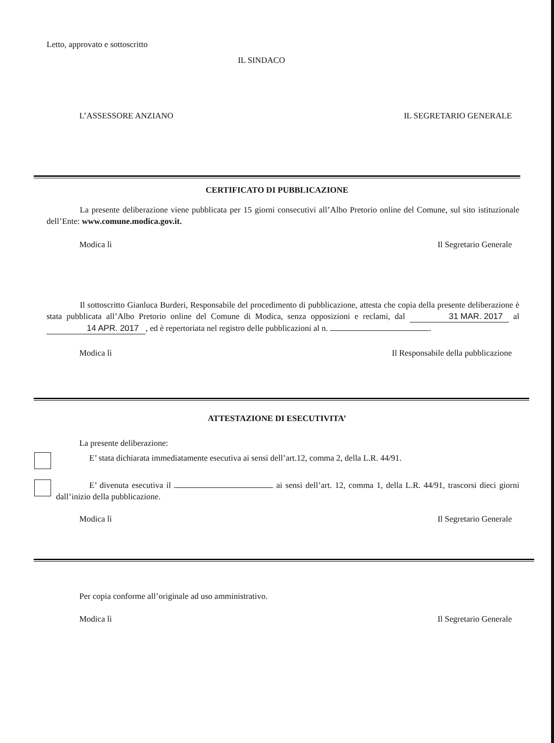Letto, approvato e sottoscritto
IL SINDACO
L’ASSESSORE ANZIANO IL SEGRETARIO GENERALE
CERTIFICATO DI PUBBLICAZIONE
La presente deliberazione viene pubblicata per 15 giorni consecutivi all’Albo Pretorio online del Comune, sul sito istituzionale dell’Ente: www.comune.modica.gov.it.
Modica lì Il Segretario Generale
Il sottoscritto Gianluca Burderi, Responsabile del procedimento di pubblicazione, attesta che copia della presente deliberazione è stata pubblicata all’Albo Pretorio online del Comune di Modica, senza opposizioni e reclami, dal 31 MAR. 2017 al 14 APR. 2017, ed è repertoriata nel registro delle pubblicazioni al n. .
Modica lì Il Responsabile della pubblicazione
ATTESTAZIONE DI ESECUTIVITA’
La presente deliberazione:
E’ stata dichiarata immediatamente esecutiva ai sensi dell’art.12, comma 2, della L.R. 44/91.
E’ divenuta esecutiva il ai sensi dell’art. 12, comma 1, della L.R. 44/91, trascorsi dieci giorni dall’inizio della pubblicazione.
Modica lì Il Segretario Generale
Per copia conforme all’originale ad uso amministrativo.
Modica lì Il Segretario Generale